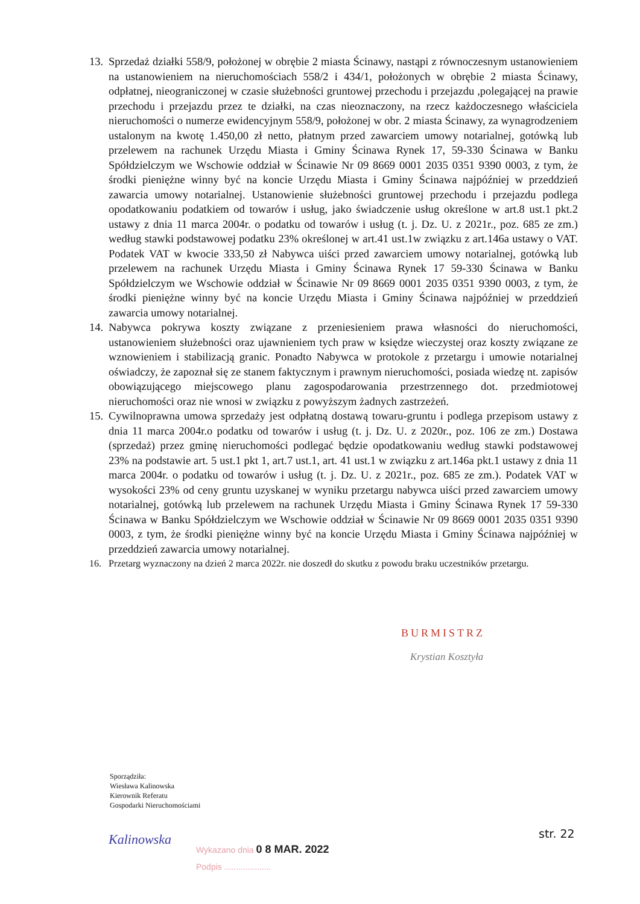13.
Sprzedaż działki 558/9, położonej w obrębie 2 miasta Ścinawy, nastąpi z równoczesnym ustanowieniem na ustanowieniem na nieruchomościach 558/2 i 434/1, położonych w obrębie 2 miasta Ścinawy, odpłatnej, nieograniczonej w czasie służebności gruntowej przechodu i przejazdu ,polegającej na prawie przechodu i przejazdu przez te działki, na czas nieoznaczony, na rzecz każdoczesnego właściciela nieruchomości o numerze ewidencyjnym 558/9, położonej w obr. 2 miasta Ścinawy, za wynagrodzeniem ustalonym na kwotę 1.450,00 zł netto, płatnym przed zawarciem umowy notarialnej, gotówką lub przelewem na rachunek Urzędu Miasta i Gminy Ścinawa Rynek 17, 59-330 Ścinawa w Banku Spółdzielczym we Wschowie oddział w Ścinawie Nr 09 8669 0001 2035 0351 9390 0003, z tym, że środki pieniężne winny być na koncie Urzędu Miasta i Gminy Ścinawa najpóźniej w przeddzień zawarcia umowy notarialnej. Ustanowienie służebności gruntowej przechodu i przejazdu podlega opodatkowaniu podatkiem od towarów i usług, jako świadczenie usług określone w art.8 ust.1 pkt.2 ustawy z dnia 11 marca 2004r. o podatku od towarów i usług (t. j. Dz. U. z 2021r., poz. 685 ze zm.) według stawki podstawowej podatku 23% określonej w art.41 ust.1w związku z art.146a ustawy o VAT. Podatek VAT w kwocie 333,50 zł Nabywca uiści przed zawarciem umowy notarialnej, gotówką lub przelewem na rachunek Urzędu Miasta i Gminy Ścinawa Rynek 17 59-330 Ścinawa w Banku Spółdzielczym we Wschowie oddział w Ścinawie Nr 09 8669 0001 2035 0351 9390 0003, z tym, że środki pieniężne winny być na koncie Urzędu Miasta i Gminy Ścinawa najpóźniej w przeddzień zawarcia umowy notarialnej.
14.
Nabywca pokrywa koszty związane z przeniesieniem prawa własności do nieruchomości, ustanowieniem służebności oraz ujawnieniem tych praw w księdze wieczystej oraz koszty związane ze wznowieniem i stabilizacją granic. Ponadto Nabywca w protokole z przetargu i umowie notarialnej oświadczy, że zapoznał się ze stanem faktycznym i prawnym nieruchomości, posiada wiedzę nt. zapisów obowiązującego miejscowego planu zagospodarowania przestrzennego dot. przedmiotowej nieruchomości oraz nie wnosi w związku z powyższym żadnych zastrzeżeń.
15.
Cywilnoprawna umowa sprzedaży jest odpłatną dostawą towaru-gruntu i podlega przepisom ustawy z dnia 11 marca 2004r.o podatku od towarów i usług (t. j. Dz. U. z 2020r., poz. 106 ze zm.) Dostawa (sprzedaż) przez gminę nieruchomości podlegać będzie opodatkowaniu według stawki podstawowej 23% na podstawie art. 5 ust.1 pkt 1, art.7 ust.1, art. 41 ust.1 w związku z art.146a pkt.1 ustawy z dnia 11 marca 2004r. o podatku od towarów i usług (t. j. Dz. U. z 2021r., poz. 685 ze zm.). Podatek VAT w wysokości 23% od ceny gruntu uzyskanej w wyniku przetargu nabywca uiści przed zawarciem umowy notarialnej, gotówką lub przelewem na rachunek Urzędu Miasta i Gminy Ścinawa Rynek 17 59-330 Ścinawa w Banku Spółdzielczym we Wschowie oddział w Ścinawie Nr 09 8669 0001 2035 0351 9390 0003, z tym, że środki pieniężne winny być na koncie Urzędu Miasta i Gminy Ścinawa najpóźniej w przeddzień zawarcia umowy notarialnej.
16. Przetarg wyznaczony na dzień 2 marca 2022r. nie doszedł do skutku z powodu braku uczestników przetargu.
BURMISTRZ
Krystian Kosztyła
Sporządziła:
Wiesława Kalinowska
Kierownik Referatu
Gospodarki Nieruchomościami
Kalinowska str. 22
Wykazano dnia 0 8 MAR. 2022
Podpis ....................